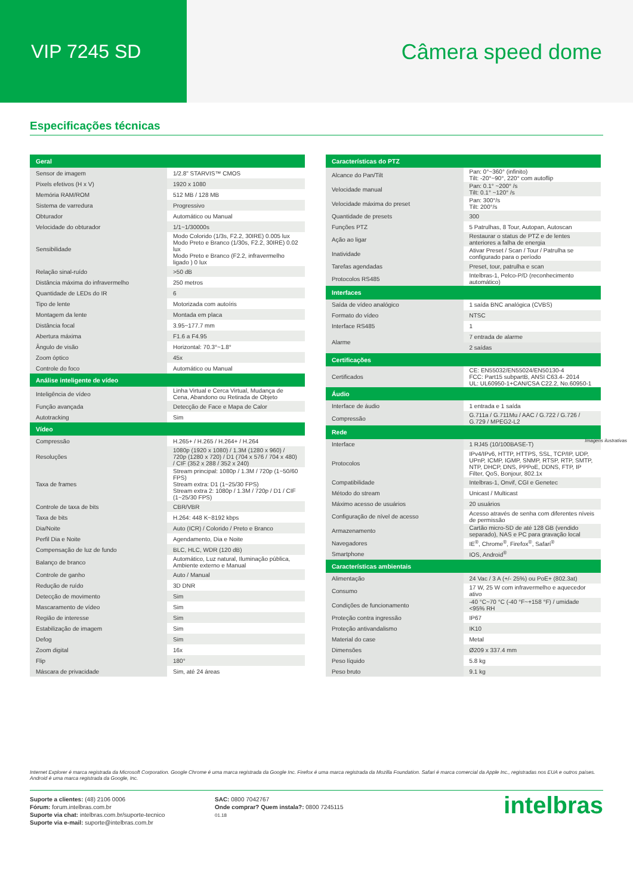VIP 7245 SD Câmera speed dome
Especificações técnicas
| Geral | |
| --- | --- |
| Sensor de imagem | 1/2.8" STARVIS™ CMOS |
| Pixels efetivos (H x V) | 1920 x 1080 |
| Memória RAM/ROM | 512 MB / 128 MB |
| Sistema de varredura | Progressivo |
| Obturador | Automático ou Manual |
| Velocidade do obturador | 1/1~1/30000s |
| Sensibilidade | Modo Colorido (1/3s, F2.2, 30IRE) 0.005 lux Modo Preto e Branco (1/30s, F2.2, 30IRE) 0.02 lux Modo Preto e Branco (F2.2, infravermelho ligado ) 0 lux |
| Relação sinal-ruído | >50 dB |
| Distância máxima do infravermelho | 250 metros |
| Quantidade de LEDs do IR | 6 |
| Tipo de lente | Motorizada com autoíris |
| Montagem da lente | Montada em placa |
| Distância focal | 3.95~177.7 mm |
| Abertura máxima | F1.6 a F4.95 |
| Ângulo de visão | Horizontal: 70.3°~1.8° |
| Zoom óptico | 45x |
| Controle do foco | Automático ou Manual |
| Análise inteligente de vídeo | |
| Inteligência de vídeo | Linha Virtual e Cerca Virtual, Mudança de Cena, Abandono ou Retirada de Objeto |
| Função avançada | Detecção de Face e Mapa de Calor |
| Autotracking | Sim |
| Vídeo | |
| Compressão | H.265+ / H.265 / H.264+ / H.264 |
| Resoluções | 1080p (1920 x 1080) / 1.3M (1280 x 960) / 720p (1280 x 720) / D1 (704 x 576 / 704 x 480) / CIF (352 x 288 / 352 x 240) |
| Taxa de frames | Stream principal: 1080p / 1.3M / 720p (1~50/60 FPS) Stream extra: D1 (1~25/30 FPS) Stream extra 2: 1080p / 1.3M / 720p / D1 / CIF (1~25/30 FPS) |
| Controle de taxa de bits | CBR/VBR |
| Taxa de bits | H.264: 448 K~8192 kbps |
| Dia/Noite | Auto (ICR) / Colorido / Preto e Branco |
| Perfil Dia e Noite | Agendamento, Dia e Noite |
| Compensação de luz de fundo | BLC, HLC, WDR (120 dB) |
| Balanço de branco | Automático, Luz natural, Iluminação pública, Ambiente externo e Manual |
| Controle de ganho | Auto / Manual |
| Redução de ruído | 3D DNR |
| Detecção de movimento | Sim |
| Mascaramento de vídeo | Sim |
| Região de interesse | Sim |
| Estabilização de imagem | Sim |
| Defog | Sim |
| Zoom digital | 16x |
| Flip | 180° |
| Máscara de privacidade | Sim, até 24 áreas |
| Características do PTZ | |
| --- | --- |
| Alcance do Pan/Tilt | Pan: 0°~360° (infinito) Tilt: -20°~90°, 220° com autoflip |
| Velocidade manual | Pan: 0.1° ~200° /s Tilt: 0.1° ~120° /s |
| Velocidade máxima do preset | Pan: 300°/s Tilt: 200°/s |
| Quantidade de presets | 300 |
| Funções PTZ | 5 Patrulhas, 8 Tour, Autopan, Autoscan |
| Ação ao ligar | Restaurar o status de PTZ e de lentes anteriores a falha de energia |
| Inatividade | Ativar Preset / Scan / Tour / Patrulha se configurado para o período |
| Tarefas agendadas | Preset, tour, patrulha e scan |
| Protocolos RS485 | Intelbras-1, Pelco-P/D (reconhecimento automático) |
| Interfaces | |
| Saída de vídeo analógico | 1 saída BNC analógica (CVBS) |
| Formato do vídeo | NTSC |
| Interface RS485 | 1 |
| Alarme | 7 entrada de alarme |
| | 2 saídas |
| Certificações | |
| Certificados | CE: EN55032/EN55024/EN50130-4 FCC: Part15 subpartB, ANSI C63.4- 2014 UL: UL60950-1+CAN/CSA C22.2, No.60950-1 |
| Áudio | |
| Interface de áudio | 1 entrada e 1 saída |
| Compressão | G.711a / G.711Mu / AAC / G.722 / G.726 / G.729 / MPEG2-L2 |
| Rede | |
| Interface | 1 RJ45 (10/100BASE-T) |
| Protocolos | IPv4/IPv6, HTTP, HTTPS, SSL, TCP/IP, UDP, UPnP, ICMP, IGMP, SNMP, RTSP, RTP, SMTP, NTP, DHCP, DNS, PPPoE, DDNS, FTP, IP Filter, QoS, Bonjour, 802.1x |
| Compatibilidade | Intelbras-1, Onvif, CGI e Genetec |
| Método do stream | Unicast / Multicast |
| Máximo acesso de usuários | 20 usuários |
| Configuração de nível de acesso | Acesso através de senha com diferentes níveis de permissão |
| Armazenamento | Cartão micro-SD de até 128 GB (vendido separado), NAS e PC para gravação local |
| Navegadores | IE<sup>®</sup>, Chrome<sup>®</sup>, Firefox<sup>®</sup>, Safari<sup>®</sup> |
| Smartphone | IOS, Android<sup>®</sup> |
| Características ambientais | |
| Alimentação | 24 Vac / 3 A (+/- 25%) ou PoE+ (802.3at) |
| Consumo | 17 W, 25 W com infravermelho e aquecedor ativo |
| Condições de funcionamento | -40 °C~70 °C (-40 °F~+158 °F) / umidade <95% RH |
| Proteção contra ingressão | IP67 |
| Proteção antivandalismo | IK10 |
| Material do case | Metal |
| Dimensões | Ø209 x 337.4 mm |
| Peso líquido | 5.8 kg |
| Peso bruto | 9.1 kg |
Imagens ilustrativas
Internet Explorer é marca registrada da Microsoft Corporation. Google Chrome é uma marca registrada da Google Inc. Firefox é uma marca registrada da Mozilla Foundation. Safari é marca comercial da Apple Inc., registradas nos EUA e outros países. Android é uma marca registrada da Google, Inc.
Suporte a clientes: (48) 2106 0006
Fórum: forum.intelbras.com.br
Suporte via chat: intelbras.com.br/suporte-tecnico
Suporte via e-mail: suporte@intelbras.com.br
SAC: 0800 7042767
Onde comprar? Quem instala?: 0800 7245115
01.18
intelbras